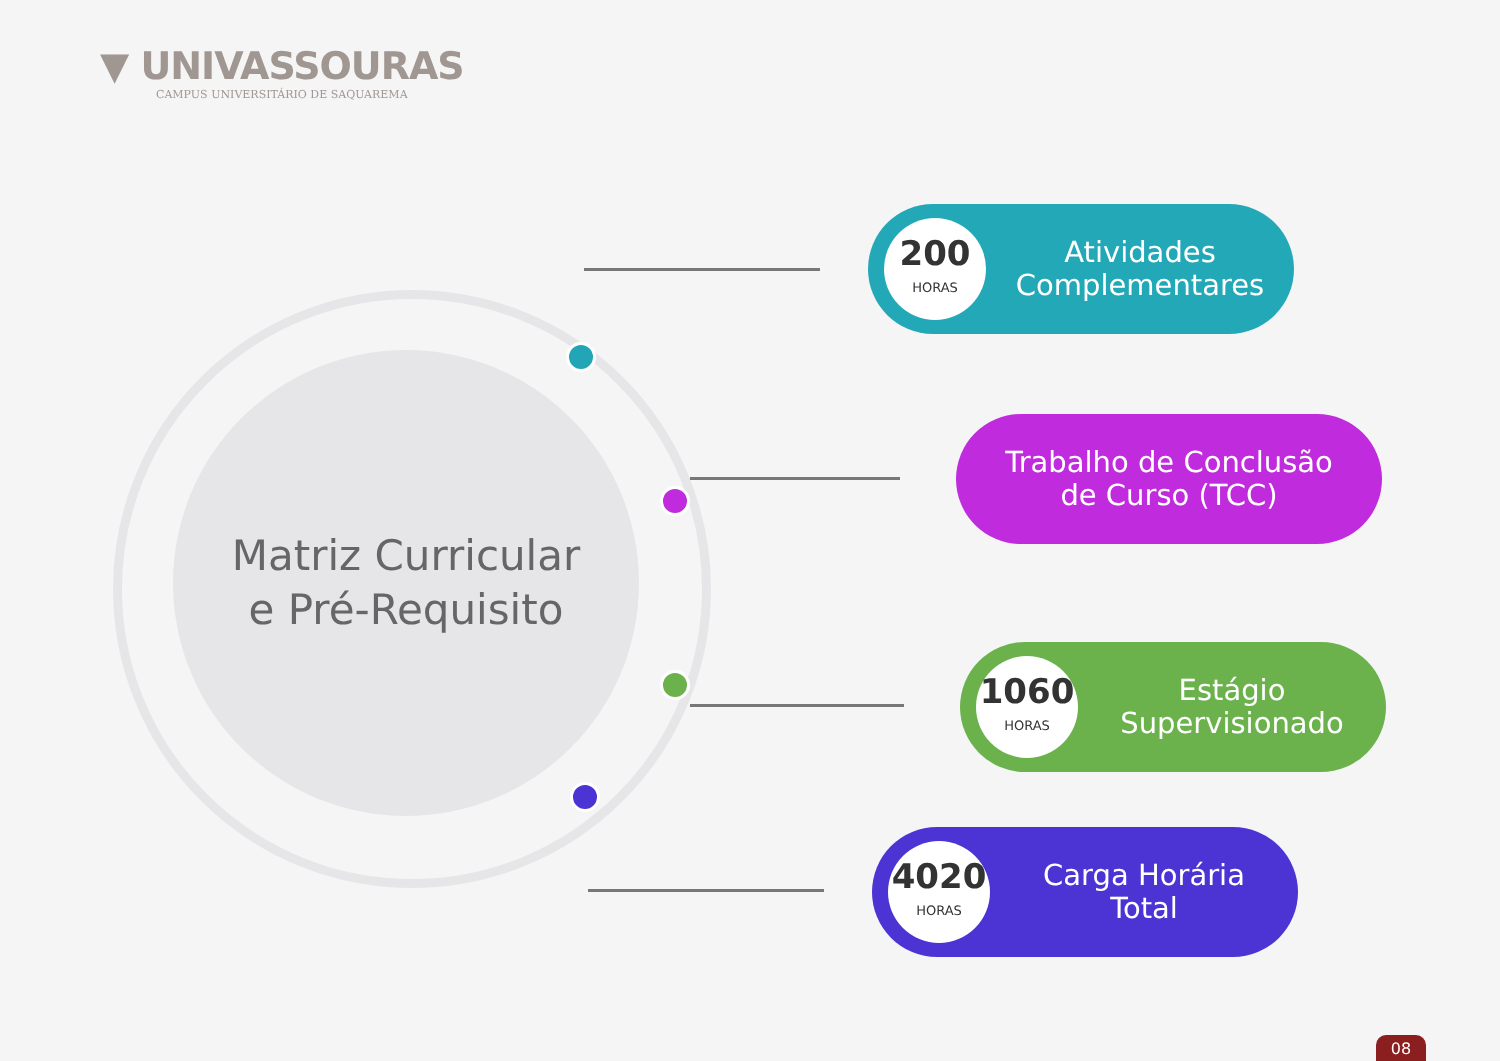▼ UNIVASSOURAS
CAMPUS UNIVERSITÁRIO DE SAQUAREMA
Matriz Curricular
e Pré-Requisito
200
HORAS
Atividades
Complementares
Trabalho de Conclusão
de Curso (TCC)
1060
HORAS
Estágio
Supervisionado
4020
HORAS
Carga Horária
Total
08